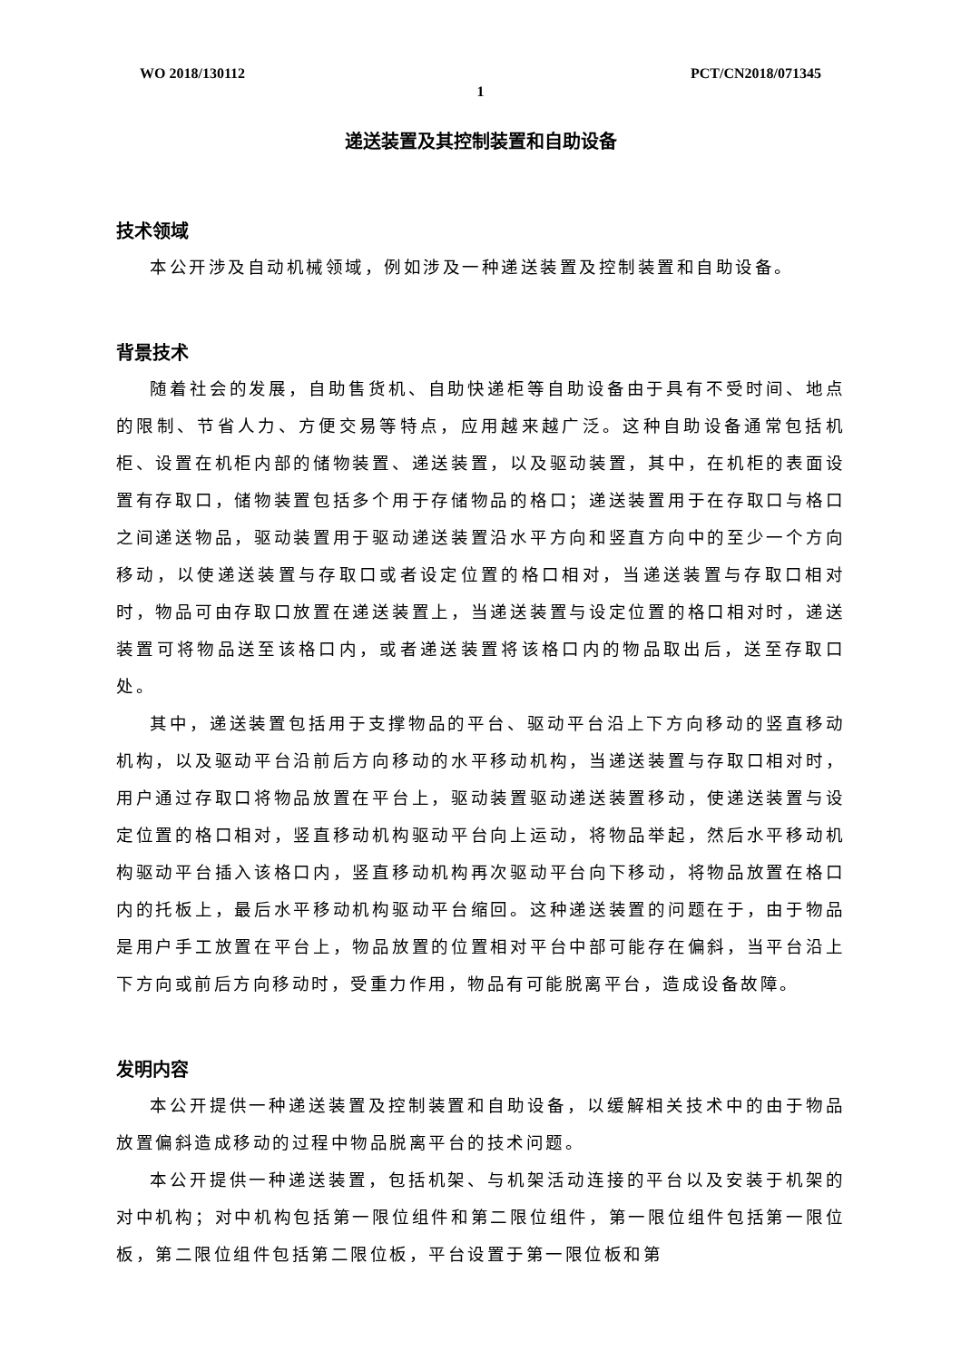WO 2018/130112 PCT/CN2018/071345
1
递送装置及其控制装置和自助设备
技术领域
本公开涉及自动机械领域，例如涉及一种递送装置及控制装置和自助设备。
背景技术
随着社会的发展，自助售货机、自助快递柜等自助设备由于具有不受时间、地点的限制、节省人力、方便交易等特点，应用越来越广泛。这种自助设备通常包括机柜、设置在机柜内部的储物装置、递送装置，以及驱动装置，其中，在机柜的表面设置有存取口，储物装置包括多个用于存储物品的格口；递送装置用于在存取口与格口之间递送物品，驱动装置用于驱动递送装置沿水平方向和竖直方向中的至少一个方向移动，以使递送装置与存取口或者设定位置的格口相对，当递送装置与存取口相对时，物品可由存取口放置在递送装置上，当递送装置与设定位置的格口相对时，递送装置可将物品送至该格口内，或者递送装置将该格口内的物品取出后，送至存取口处。
其中，递送装置包括用于支撑物品的平台、驱动平台沿上下方向移动的竖直移动机构，以及驱动平台沿前后方向移动的水平移动机构，当递送装置与存取口相对时，用户通过存取口将物品放置在平台上，驱动装置驱动递送装置移动，使递送装置与设定位置的格口相对，竖直移动机构驱动平台向上运动，将物品举起，然后水平移动机构驱动平台插入该格口内，竖直移动机构再次驱动平台向下移动，将物品放置在格口内的托板上，最后水平移动机构驱动平台缩回。这种递送装置的问题在于，由于物品是用户手工放置在平台上，物品放置的位置相对平台中部可能存在偏斜，当平台沿上下方向或前后方向移动时，受重力作用，物品有可能脱离平台，造成设备故障。
发明内容
本公开提供一种递送装置及控制装置和自助设备，以缓解相关技术中的由于物品放置偏斜造成移动的过程中物品脱离平台的技术问题。
本公开提供一种递送装置，包括机架、与机架活动连接的平台以及安装于机架的对中机构；对中机构包括第一限位组件和第二限位组件，第一限位组件包括第一限位板，第二限位组件包括第二限位板，平台设置于第一限位板和第